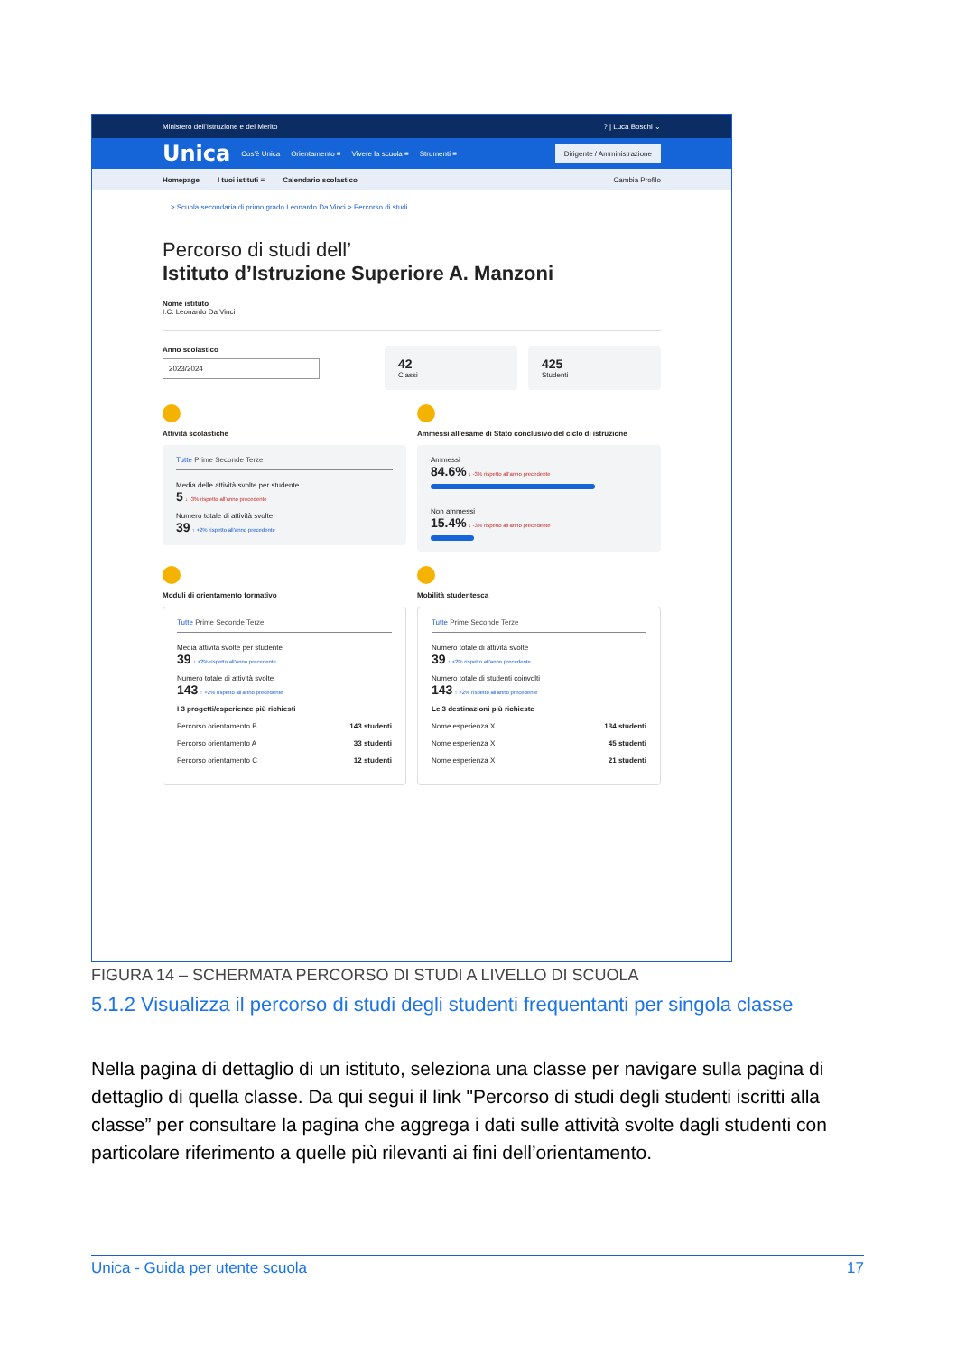Ministero dell'Istruzione e del Merito? | Luca Boschi ⌄
Unica Cos'è Unica Orientamento ≡ Vivere la scuola ≡ Strumenti ≡ Dirigente / Amministrazione
Homepage I tuoi istituti ≡ Calendario scolastico Cambia Profilo
... > Scuola secondaria di primo grado Leonardo Da Vinci > Percorso di studi
Percorso di studi dell’
Istituto d’Istruzione Superiore A. Manzoni
Nome istituto
I.C. Leonardo Da Vinci
Anno scolastico
2023/2024
42
Classi
425
Studenti
Attività scolastiche
Tutte Prime Seconde Terze
Media delle attività svolte per studente
5 ↓ -3% rispetto all'anno precedente
Numero totale di attività svolte
39 ↑ +2% rispetto all'anno precedente
Ammessi all'esame di Stato conclusivo del ciclo di istruzione
Ammessi
84.6% ↓ -3% rispetto all'anno precedente
Non ammessi
15.4% ↓ -3% rispetto all'anno precedente
Moduli di orientamento formativo
Tutte Prime Seconde Terze
Media attività svolte per studente
39 ↑ +2% rispetto all'anno precedente
Numero totale di attività svolte
143 ↑ +2% rispetto all'anno precedente
I 3 progetti/esperienze più richiesti
Percorso orientamento B 143 studenti
Percorso orientamento A 33 studenti
Percorso orientamento C 12 studenti
Mobilità studentesca
Tutte Prime Seconde Terze
Numero totale di attività svolte
39 ↑ +2% rispetto all'anno precedente
Numero totale di studenti coinvolti
143 ↑ +2% rispetto all'anno precedente
Le 3 destinazioni più richieste
Nome esperienza X 134 studenti
Nome esperienza X 45 studenti
Nome esperienza X 21 studenti
FIGURA 14 – SCHERMATA PERCORSO DI STUDI A LIVELLO DI SCUOLA
5.1.2 Visualizza il percorso di studi degli studenti frequentanti per singola classe
Nella pagina di dettaglio di un istituto, seleziona una classe per navigare sulla pagina di dettaglio di quella classe. Da qui segui il link "Percorso di studi degli studenti iscritti alla classe” per consultare la pagina che aggrega i dati sulle attività svolte dagli studenti con particolare riferimento a quelle più rilevanti ai fini dell’orientamento.
Unica - Guida per utente scuola 17